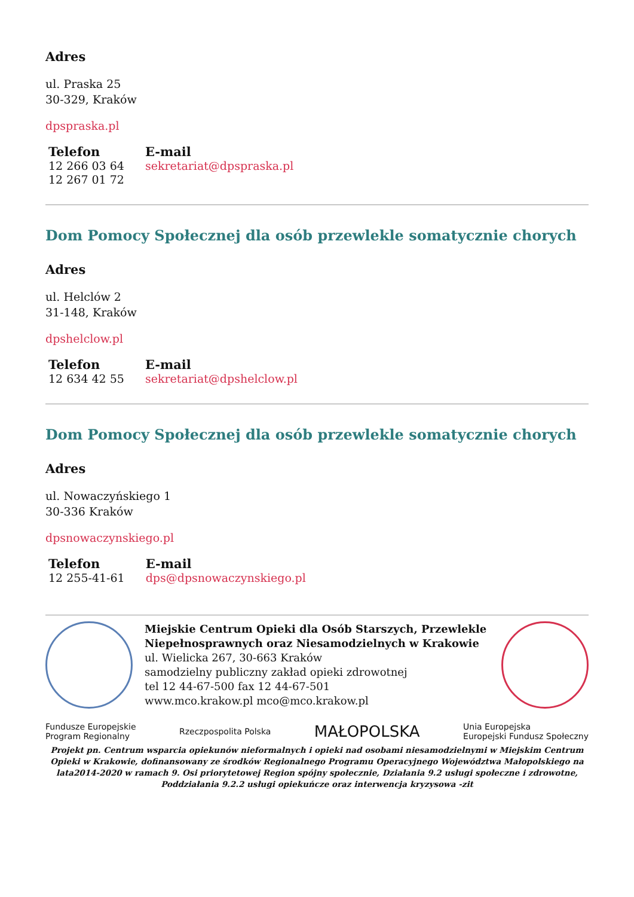Adres
ul. Praska 25
30-329, Kraków
dpspraska.pl
| Telefon | E-mail |
| --- | --- |
| 12 266 03 64 12 267 01 72 | sekretariat@dpspraska.pl |
Dom Pomocy Społecznej dla osób przewlekle somatycznie chorych
Adres
ul. Helclów 2
31-148, Kraków
dpshelclow.pl
| Telefon | E-mail |
| --- | --- |
| 12 634 42 55 | sekretariat@dpshelclow.pl |
Dom Pomocy Społecznej dla osób przewlekle somatycznie chorych
Adres
ul. Nowaczyńskiego 1
30-336 Kraków
dpsnowaczynskiego.pl
| Telefon | E-mail |
| --- | --- |
| 12 255-41-61 | dps@dpsnowaczynskiego.pl |
Miejskie Centrum Opieki dla Osób Starszych, Przewlekle Niepełnosprawnych oraz Niesamodzielnych w Krakowie
ul. Wielicka 267, 30-663 Kraków
samodzielny publiczny zakład opieki zdrowotnej
tel 12 44-67-500 fax 12 44-67-501
www.mco.krakow.pl mco@mco.krakow.pl
Fundusze Europejskie
Program Regionalny Rzeczpospolita Polska MAŁOPOLSKA Unia Europejska
Europejski Fundusz Społeczny
Projekt pn. Centrum wsparcia opiekunów nieformalnych i opieki nad osobami niesamodzielnymi w Miejskim Centrum Opieki w Krakowie, dofinansowany ze środków Regionalnego Programu Operacyjnego Województwa Małopolskiego na lata2014-2020 w ramach 9. Osi priorytetowej Region spójny społecznie, Działania 9.2 usługi społeczne i zdrowotne, Poddziałania 9.2.2 usługi opiekuńcze oraz interwencja kryzysowa -zit